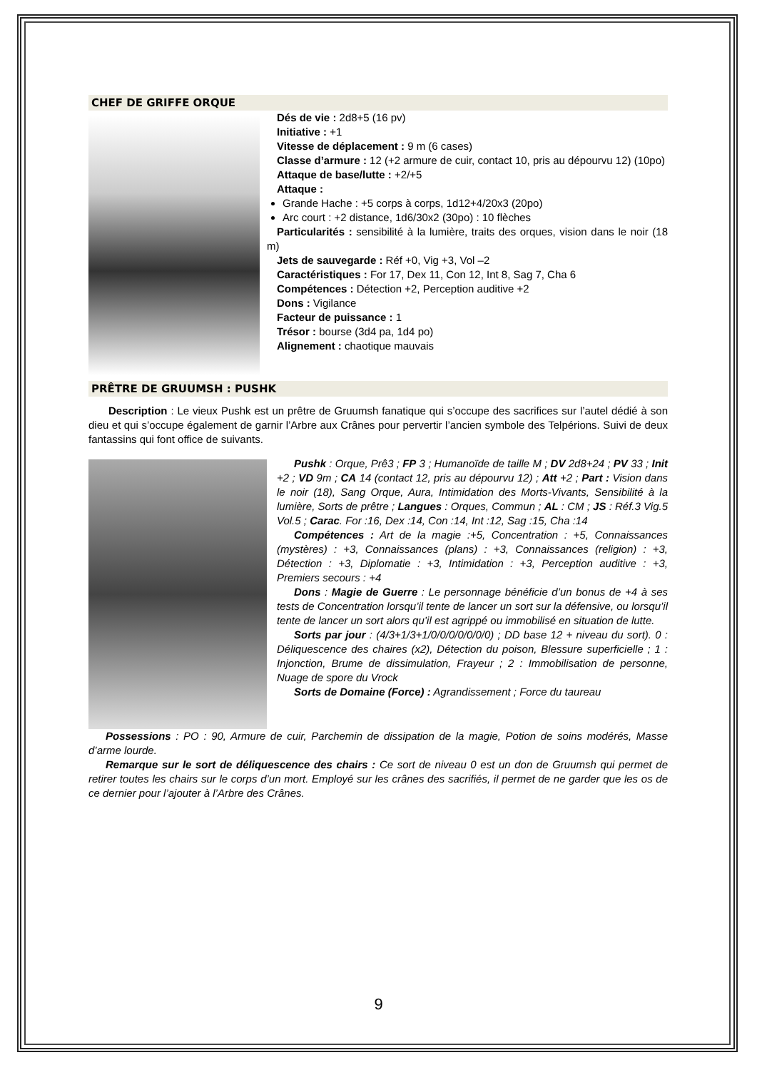CHEF DE GRIFFE ORQUE
Dés de vie : 2d8+5 (16 pv)
Initiative : +1
Vitesse de déplacement : 9 m (6 cases)
Classe d’armure : 12 (+2 armure de cuir, contact 10, pris au dépourvu 12) (10po)
Attaque de base/lutte : +2/+5
Attaque :
Grande Hache : +5 corps à corps, 1d12+4/20x3 (20po)
Arc court : +2 distance, 1d6/30x2 (30po) : 10 flèches
Particularités : sensibilité à la lumière, traits des orques, vision dans le noir (18 m)
Jets de sauvegarde : Réf +0, Vig +3, Vol –2
Caractéristiques : For 17, Dex 11, Con 12, Int 8, Sag 7, Cha 6
Compétences : Détection +2, Perception auditive +2
Dons : Vigilance
Facteur de puissance : 1
Trésor : bourse (3d4 pa, 1d4 po)
Alignement : chaotique mauvais
PRÊTRE DE GRUUMSH : PUSHK
Description : Le vieux Pushk est un prêtre de Gruumsh fanatique qui s’occupe des sacrifices sur l’autel dédié à son dieu et qui s’occupe également de garnir l’Arbre aux Crânes pour pervertir l’ancien symbole des Telpérions. Suivi de deux fantassins qui font office de suivants.
Pushk : Orque, Prê3 ; FP 3 ; Humanoïde de taille M ; DV 2d8+24 ; PV 33 ; Init +2 ; VD 9m ; CA 14 (contact 12, pris au dépourvu 12) ; Att +2 ; Part : Vision dans le noir (18), Sang Orque, Aura, Intimidation des Morts-Vivants, Sensibilité à la lumière, Sorts de prêtre ; Langues : Orques, Commun ; AL : CM ; JS : Réf.3 Vig.5 Vol.5 ; Carac. For :16, Dex :14, Con :14, Int :12, Sag :15, Cha :14
Compétences : Art de la magie :+5, Concentration : +5, Connaissances (mystères) : +3, Connaissances (plans) : +3, Connaissances (religion) : +3, Détection : +3, Diplomatie : +3, Intimidation : +3, Perception auditive : +3, Premiers secours : +4
Dons : Magie de Guerre : Le personnage bénéficie d’un bonus de +4 à ses tests de Concentration lorsqu’il tente de lancer un sort sur la défensive, ou lorsqu’il tente de lancer un sort alors qu’il est agrippé ou immobilisé en situation de lutte.
Sorts par jour : (4/3+1/3+1/0/0/0/0/0/0/0) ; DD base 12 + niveau du sort). 0 : Déliquescence des chaires (x2), Détection du poison, Blessure superficielle ; 1 : Injonction, Brume de dissimulation, Frayeur ; 2 : Immobilisation de personne, Nuage de spore du Vrock
Sorts de Domaine (Force) : Agrandissement ; Force du taureau
Possessions : PO : 90, Armure de cuir, Parchemin de dissipation de la magie, Potion de soins modérés, Masse d’arme lourde.
Remarque sur le sort de déliquescence des chairs : Ce sort de niveau 0 est un don de Gruumsh qui permet de retirer toutes les chairs sur le corps d’un mort. Employé sur les crânes des sacrifiés, il permet de ne garder que les os de ce dernier pour l’ajouter à l’Arbre des Crânes.
9